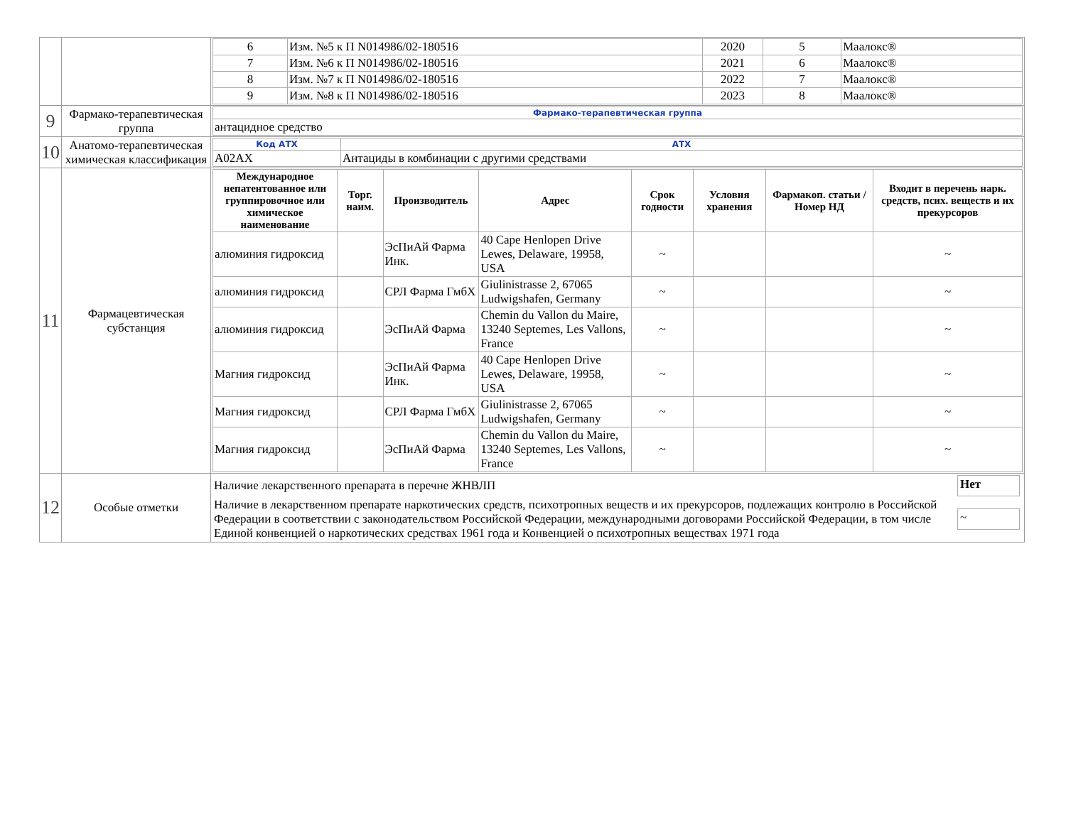| | | / 6 / Изм. №5 к П N014986/02-180516 / 2020 / 5 / Маалокс® / / 7 / Изм. №6 к П N014986/02-180516 / 2021 / 6 / Маалокс® / / 8 / Изм. №7 к П N014986/02-180516 / 2022 / 7 / Маалокс® / / 9 / Изм. №8 к П N014986/02-180516 / 2023 / 8 / Маалокс® / |
| 9 | Фармако-терапевтическая группа | / Фармако-терапевтическая группа / / антацидное средство / |
| 10 | Анатомо-терапевтическая химическая классификация | / Код АТХ / АТХ / / A02AX / Антациды в комбинации с другими средствами / |
| 11 | Фармацевтическая субстанция | / Международное непатентованное или группировочное или химическое наименование / Торг. наим. / Производитель / Адрес / Срок годности / Условия хранения / Фармакоп. статьи / Номер НД / Входит в перечень нарк. средств, псих. веществ и их прекурсоров / / --- / --- / --- / --- / --- / --- / --- / --- / / алюминия гидроксид / / ЭсПиАй Фарма Инк. / 40 Cape Henlopen Drive Lewes, Delaware, 19958, USA / ~ / / / ~ / / алюминия гидроксид / / СРЛ Фарма ГмбХ / Giulinistrasse 2, 67065 Ludwigshafen, Germany / ~ / / / ~ / / алюминия гидроксид / / ЭсПиАй Фарма / Chemin du Vallon du Maire, 13240 Septemes, Les Vallons, France / ~ / / / ~ / / Магния гидроксид / / ЭсПиАй Фарма Инк. / 40 Cape Henlopen Drive Lewes, Delaware, 19958, USA / ~ / / / ~ / / Магния гидроксид / / СРЛ Фарма ГмбХ / Giulinistrasse 2, 67065 Ludwigshafen, Germany / ~ / / / ~ / / Магния гидроксид / / ЭсПиАй Фарма / Chemin du Vallon du Maire, 13240 Septemes, Les Vallons, France / ~ / / / ~ / |
| 12 | Особые отметки | / Наличие лекарственного препарата в перечне ЖНВЛП / Нет / / Наличие в лекарственном препарате наркотических средств, психотропных веществ и их прекурсоров, подлежащих контролю в Российской Федерации в соответствии с законодательством Российской Федерации, международными договорами Российской Федерации, в том числе Единой конвенцией о наркотических средствах 1961 года и Конвенцией о психотропных веществах 1971 года / ~ / |